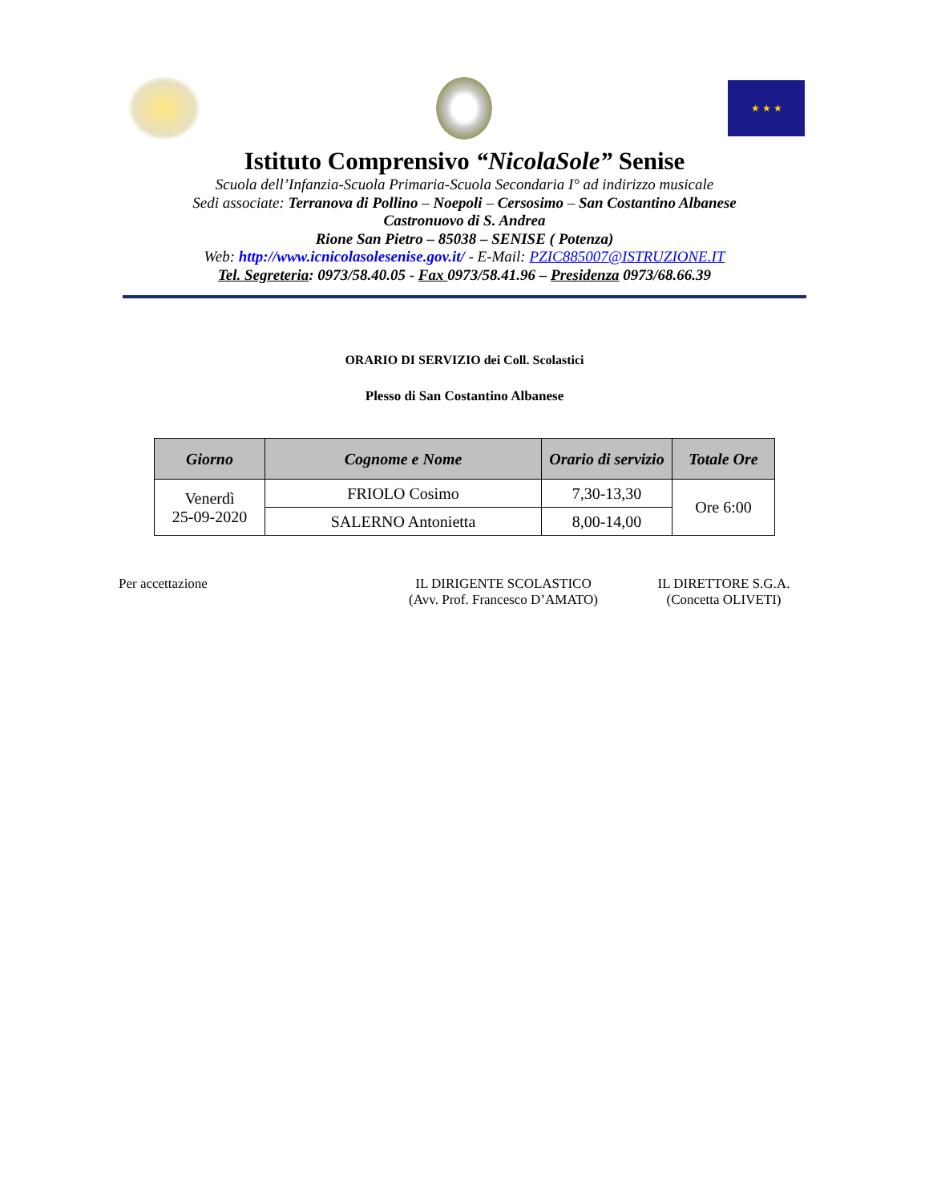★ ★ ★
Istituto Comprensivo “NicolaSole” Senise
Scuola dell’Infanzia-Scuola Primaria-Scuola Secondaria I° ad indirizzo musicale
Sedi associate: Terranova di Pollino – Noepoli – Cersosimo – San Costantino Albanese
Castronuovo di S. Andrea
Rione San Pietro – 85038 – SENISE ( Potenza)
Web: http://www.icnicolasolesenise.gov.it/ - E-Mail: PZIC885007@ISTRUZIONE.IT
Tel. Segreteria: 0973/58.40.05 - Fax 0973/58.41.96 – Presidenza 0973/68.66.39
ORARIO DI SERVIZIO dei Coll. Scolastici
Plesso di San Costantino Albanese
| Giorno | Cognome e Nome | Orario di servizio | Totale Ore |
| --- | --- | --- | --- |
| Venerdì 25-09-2020 | FRIOLO Cosimo | 7,30-13,30 | Ore 6:00 |
| | SALERNO Antonietta | 8,00-14,00 | |
Per accettazione IL DIRIGENTE SCOLASTICO
(Avv. Prof. Francesco D’AMATO)
IL DIRETTORE S.G.A.
(Concetta OLIVETI)